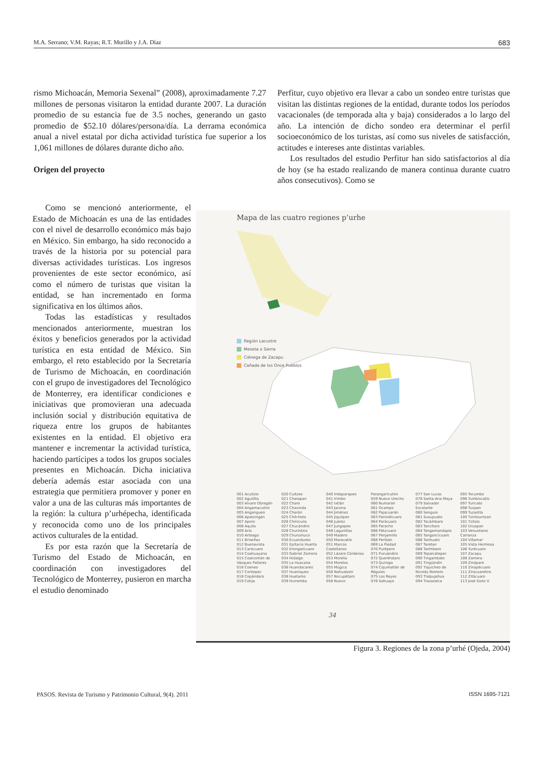M.A. Serrano; V.M. Rayas; R.T. Murillo y J.A. Díaz 683
rismo Michoacán, Memoria Sexenal” (2008), aproximadamente 7.27 millones de personas visitaron la entidad durante 2007. La duración promedio de su estancia fue de 3.5 noches, generando un gasto promedio de $52.10 dólares/persona/día. La derrama económica anual a nivel estatal por dicha actividad turística fue superior a los 1,061 millones de dólares durante dicho año.
Origen del proyecto
Perfitur, cuyo objetivo era llevar a cabo un sondeo entre turistas que visitan las distintas regiones de la entidad, durante todos los períodos vacacionales (de temporada alta y baja) considerados a lo largo del año. La intención de dicho sondeo era determinar el perfil socioeconómico de los turistas, así como sus niveles de satisfacción, actitudes e intereses ante distintas variables.
Los resultados del estudio Perfitur han sido satisfactorios al día de hoy (se ha estado realizando de manera continua durante cuatro años consecutivos). Como se
Como se mencionó anteriormente, el Estado de Michoacán es una de las entidades con el nivel de desarrollo económico más bajo en México. Sin embargo, ha sido reconocido a través de la historia por su potencial para diversas actividades turísticas. Los ingresos provenientes de este sector económico, así como el número de turistas que visitan la entidad, se han incrementado en forma significativa en los últimos años.
Todas las estadísticas y resultados mencionados anteriormente, muestran los éxitos y beneficios generados por la actividad turística en esta entidad de México. Sin embargo, el reto establecido por la Secretaría de Turismo de Michoacán, en coordinación con el grupo de investigadores del Tecnológico de Monterrey, era identificar condiciones e iniciativas que promovieran una adecuada inclusión social y distribución equitativa de riqueza entre los grupos de habitantes existentes en la entidad. El objetivo era mantener e incrementar la actividad turística, haciendo partícipes a todos los grupos sociales presentes en Michoacán. Dicha iniciativa debería además estar asociada con una estrategia que permitiera promover y poner en valor a una de las culturas más importantes de la región: la cultura p’urhépecha, identificada y reconocida como uno de los principales activos culturales de la entidad.
Es por esta razón que la Secretaría de Turismo del Estado de Michoacán, en coordinación con investigadores del Tecnológico de Monterrey, pusieron en marcha el estudio denominado
Mapa de las cuatro regiones p’urhe
Región Lacustre
Meseta o Sierra
Ciénega de Zacapu
Cañada de los Once Pueblos
001 Acuitzio
002 Aguililla
003 Alvaro Obregón
004 Angamacutiro
005 Angangueo
006 Apatzingán
007 Aporo
008 Aquila
009 Ario
010 Arteaga
011 Briseñas
012 Buenavista
013 Carácuaro
014 Coahuayana
015 Coalcomán de Vázquez Pallares
016 Coeneo
017 Contepec
018 Copándaro
019 Cotija
020 Cuitzeo
021 Charapan
022 Charo
023 Chavinda
024 Cherán
025 Chilchota
026 Chinicuila
027 Chucándiro
028 Churintzio
029 Churumuco
030 Ecuandureo
031 Epitacio Huerta
032 Erongarícuaro
033 Gabriel Zamora
034 Hidalgo
035 La Huacana
036 Huandacareo
037 Huaniqueo
038 Huetamo
039 Huiramba
040 Indaparapeo
041 Irimbo
042 Ixtlán
043 Jacona
044 Jiménez
045 Jiquilpan
046 Juárez
047 Jungapeo
048 Lagunillas
049 Madero
050 Maravatío
051 Marcos Castellanos
052 Lázaro Cárdenas
053 Morelia
054 Morelos
055 Múgica
056 Nahuatzen
057 Nocupétaro
058 Nuevo
Parangaricutiro
059 Nuevo Urecho
060 Numarán
061 Ocampo
062 Pajacuarán
063 Panindícuaro
064 Parácuaro
065 Paracho
066 Pátzcuaro
067 Penjamillo
068 Peribán
069 La Piedad
070 Purépero
071 Puruándiro
072 Queréndaro
073 Quiroga
074 Cojumatlán de Régules
075 Los Reyes
076 Sahuayo
077 San Lucas
078 Santa Ana Maya
079 Salvador Escalante
080 Senguio
081 Susupuato
082 Tacámbaro
083 Tancítaro
084 Tangamandapio
085 Tangancícuaro
086 Tanhuato
087 Taretan
088 Tarímbaro
089 Tepalcatepec
090 Tingambato
091 Tingüindín
092 Tiquicheo de Nicolás Romero
093 Tlalpujahua
094 Tlazazalca
095 Tocumbo
096 Tumbiscatío
097 Turicato
098 Tuxpan
099 Tuzantla
100 Tzintzuntzan
101 Tzitzio
102 Uruapan
103 Venustiano Carranza
104 Villamar
105 Vista Hermosa
106 Yurécuaro
107 Zacapu
108 Zamora
109 Zináparo
110 Zinapécuaro
111 Ziracuaretiro
112 Zitácuaro
113 José Sixto V.
34
Figura 3. Regiones de la zona p’urhé (Ojeda, 2004)
PASOS. Revista de Turismo y Patrimonio Cultural, 9(4). 2011 ISSN 1695-7121